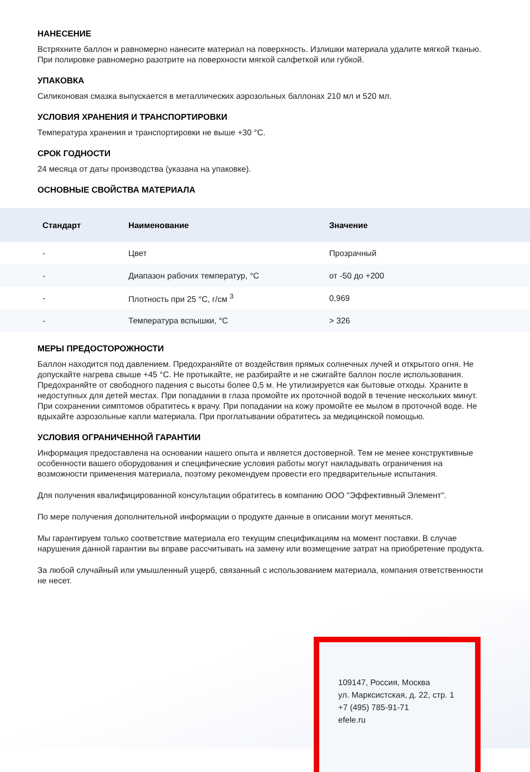НАНЕСЕНИЕ
Встряхните баллон и равномерно нанесите материал на поверхность. Излишки материала удалите мягкой тканью. При полировке равномерно разотрите на поверхности мягкой салфеткой или губкой.
УПАКОВКА
Силиконовая смазка выпускается в металлических аэрозольных баллонах 210 мл и 520 мл.
УСЛОВИЯ ХРАНЕНИЯ И ТРАНСПОРТИРОВКИ
Температура хранения и транспортировки не выше +30 °C.
СРОК ГОДНОСТИ
24 месяца от даты производства (указана на упаковке).
ОСНОВНЫЕ СВОЙСТВА МАТЕРИАЛА
| Стандарт | Наименование | Значение |
| --- | --- | --- |
| - | Цвет | Прозрачный |
| - | Диапазон рабочих температур, °C | от -50 до +200 |
| - | Плотность при 25 °C, г/см <sup>3</sup> | 0,969 |
| - | Температура вспышки, °C | > 326 |
МЕРЫ ПРЕДОСТОРОЖНОСТИ
Баллон находится под давлением. Предохраняйте от воздействия прямых солнечных лучей и открытого огня. Не допускайте нагрева свыше +45 °C. Не протыкайте, не разбирайте и не сжигайте баллон после использования. Предохраняйте от свободного падения с высоты более 0,5 м. Не утилизируется как бытовые отходы. Храните в недоступных для детей местах. При попадании в глаза промойте их проточной водой в течение нескольких минут. При сохранении симптомов обратитесь к врачу. При попадании на кожу промойте ее мылом в проточной воде. Не вдыхайте аэрозольные капли материала. При проглатывании обратитесь за медицинской помощью.
УСЛОВИЯ ОГРАНИЧЕННОЙ ГАРАНТИИ
Информация предоставлена на основании нашего опыта и является достоверной. Тем не менее конструктивные особенности вашего оборудования и специфические условия работы могут накладывать ограничения на возможности применения материала, поэтому рекомендуем провести его предварительные испытания.
Для получения квалифицированной консультации обратитесь в компанию ООО "Эффективный Элемент".
По мере получения дополнительной информации о продукте данные в описании могут меняться.
Мы гарантируем только соответствие материала его текущим спецификациям на момент поставки. В случае нарушения данной гарантии вы вправе рассчитывать на замену или возмещение затрат на приобретение продукта.
За любой случайный или умышленный ущерб, связанный с использованием материала, компания ответственности не несет.
109147, Россия, Москва
ул. Марксистская, д. 22, стр. 1
+7 (495) 785-91-71
efele.ru